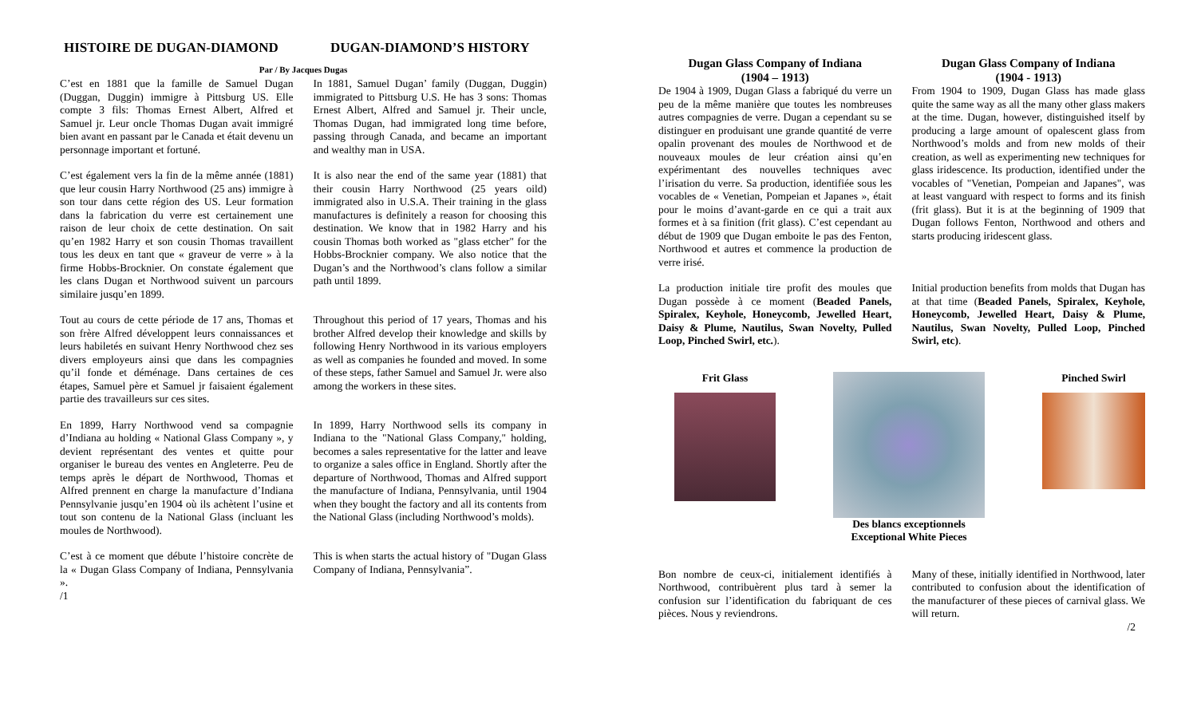HISTOIRE DE DUGAN-DIAMOND DUGAN-DIAMOND’S HISTORY
Par / By Jacques Dugas
C’est en 1881 que la famille de Samuel Dugan (Duggan, Duggin) immigre à Pittsburg US. Elle compte 3 fils: Thomas Ernest Albert, Alfred et Samuel jr. Leur oncle Thomas Dugan avait immigré bien avant en passant par le Canada et était devenu un personnage important et fortuné.
In 1881, Samuel Dugan’ family (Duggan, Duggin) immigrated to Pittsburg U.S. He has 3 sons: Thomas Ernest Albert, Alfred and Samuel jr. Their uncle, Thomas Dugan, had immigrated long time before, passing through Canada, and became an important and wealthy man in USA.
C’est également vers la fin de la même année (1881) que leur cousin Harry Northwood (25 ans) immigre à son tour dans cette région des US. Leur formation dans la fabrication du verre est certainement une raison de leur choix de cette destination. On sait qu’en 1982 Harry et son cousin Thomas travaillent tous les deux en tant que « graveur de verre » à la firme Hobbs-Brocknier. On constate également que les clans Dugan et Northwood suivent un parcours similaire jusqu’en 1899.
It is also near the end of the same year (1881) that their cousin Harry Northwood (25 years oild) immigrated also in U.S.A. Their training in the glass manufactures is definitely a reason for choosing this destination. We know that in 1982 Harry and his cousin Thomas both worked as "glass etcher" for the Hobbs-Brocknier company. We also notice that the Dugan’s and the Northwood’s clans follow a similar path until 1899.
Tout au cours de cette période de 17 ans, Thomas et son frère Alfred développent leurs connaissances et leurs habiletés en suivant Henry Northwood chez ses divers employeurs ainsi que dans les compagnies qu’il fonde et déménage. Dans certaines de ces étapes, Samuel père et Samuel jr faisaient également partie des travailleurs sur ces sites.
Throughout this period of 17 years, Thomas and his brother Alfred develop their knowledge and skills by following Henry Northwood in its various employers as well as companies he founded and moved. In some of these steps, father Samuel and Samuel Jr. were also among the workers in these sites.
En 1899, Harry Northwood vend sa compagnie d’Indiana au holding « National Glass Company », y devient représentant des ventes et quitte pour organiser le bureau des ventes en Angleterre. Peu de temps après le départ de Northwood, Thomas et Alfred prennent en charge la manufacture d’Indiana Pennsylvanie jusqu’en 1904 où ils achètent l’usine et tout son contenu de la National Glass (incluant les moules de Northwood).
In 1899, Harry Northwood sells its company in Indiana to the "National Glass Company," holding, becomes a sales representative for the latter and leave to organize a sales office in England. Shortly after the departure of Northwood, Thomas and Alfred support the manufacture of Indiana, Pennsylvania, until 1904 when they bought the factory and all its contents from the National Glass (including Northwood’s molds).
C’est à ce moment que débute l’histoire concrète de la « Dugan Glass Company of Indiana, Pennsylvania ».
This is when starts the actual history of "Dugan Glass Company of Indiana, Pennsylvania”.
/1
Dugan Glass Company of Indiana
(1904 – 1913)
Dugan Glass Company of Indiana
(1904 - 1913)
De 1904 à 1909, Dugan Glass a fabriqué du verre un peu de la même manière que toutes les nombreuses autres compagnies de verre. Dugan a cependant su se distinguer en produisant une grande quantité de verre opalin provenant des moules de Northwood et de nouveaux moules de leur création ainsi qu’en expérimentant des nouvelles techniques avec l’irisation du verre. Sa production, identifiée sous les vocables de « Venetian, Pompeian et Japanes », était pour le moins d’avant-garde en ce qui a trait aux formes et à sa finition (frit glass). C’est cependant au début de 1909 que Dugan emboite le pas des Fenton, Northwood et autres et commence la production de verre irisé.
From 1904 to 1909, Dugan Glass has made glass quite the same way as all the many other glass makers at the time. Dugan, however, distinguished itself by producing a large amount of opalescent glass from Northwood’s molds and from new molds of their creation, as well as experimenting new techniques for glass iridescence. Its production, identified under the vocables of "Venetian, Pompeian and Japanes", was at least vanguard with respect to forms and its finish (frit glass). But it is at the beginning of 1909 that Dugan follows Fenton, Northwood and others and starts producing iridescent glass.
La production initiale tire profit des moules que Dugan possède à ce moment (Beaded Panels, Spiralex, Keyhole, Honeycomb, Jewelled Heart, Daisy & Plume, Nautilus, Swan Novelty, Pulled Loop, Pinched Swirl, etc.).
Initial production benefits from molds that Dugan has at that time (Beaded Panels, Spiralex, Keyhole, Honeycomb, Jewelled Heart, Daisy & Plume, Nautilus, Swan Novelty, Pulled Loop, Pinched Swirl, etc).
Frit Glass Des blancs exceptionnels
Exceptional White Pieces
Pinched Swirl
Bon nombre de ceux-ci, initialement identifiés à Northwood, contribuèrent plus tard à semer la confusion sur l’identification du fabriquant de ces pièces. Nous y reviendrons.
Many of these, initially identified in Northwood, later contributed to confusion about the identification of the manufacturer of these pieces of carnival glass. We will return.
/2